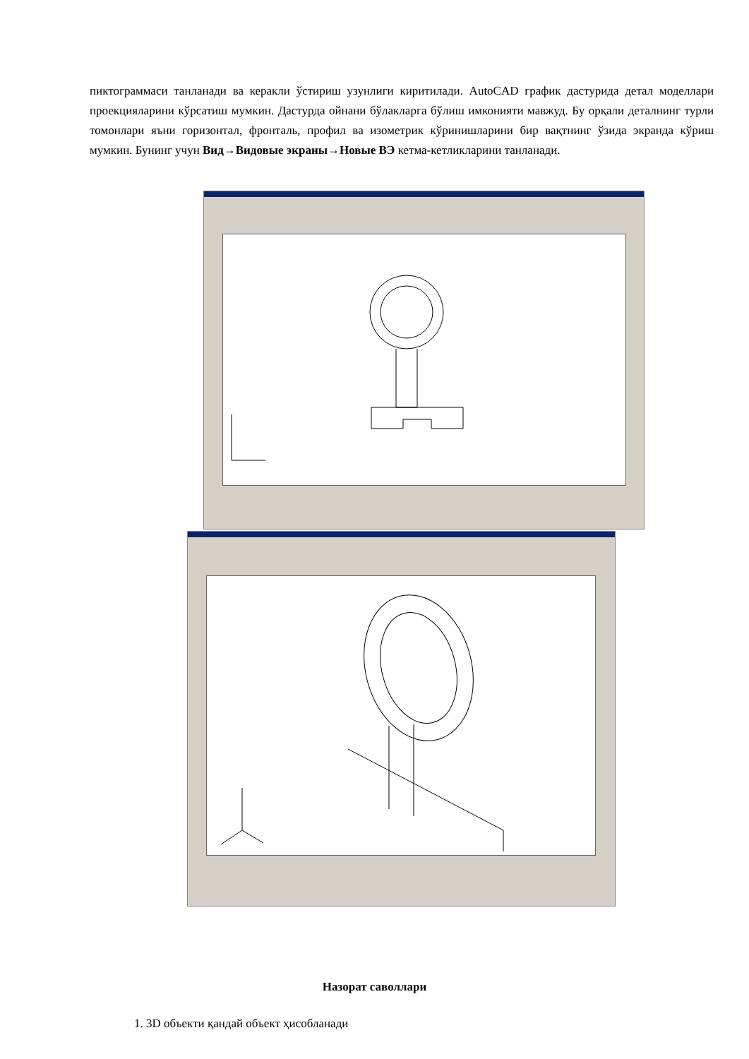пиктограммаси танланади ва керакли ўстириш узунлиги киритилади. AutoCAD график дастурида детал моделлари проекцияларини кўрсатиш мумкин. Дастурда ойнани бўлакларга бўлиш имконияти мавжуд. Бу орқали деталнинг турли томонлари яъни горизонтал, фронталь, профил ва изометрик кўринишларини бир вақтнинг ўзида экранда кўриш мумкин. Бунинг учун Вид→Видовые экраны→Новые ВЭ кетма-кетликларини танланади.
Назорат саволлари
1. 3D объекти қандай объект ҳисобланади